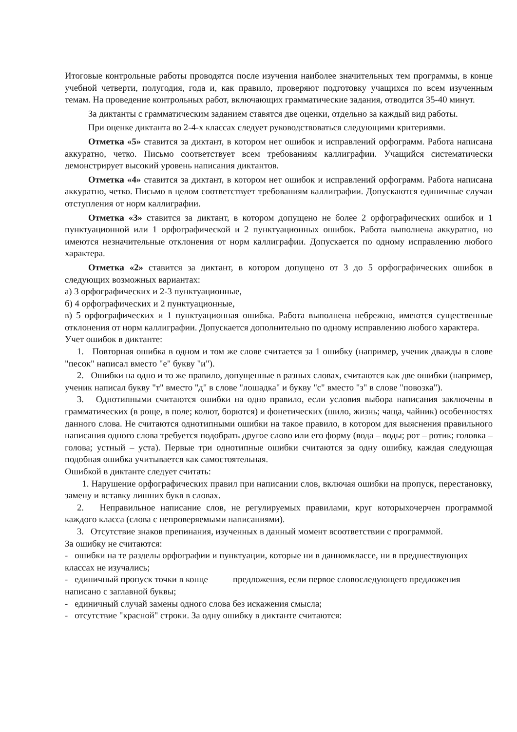Итоговые контрольные работы проводятся после изучения наиболее значительных тем программы, в конце учебной четверти, полугодия, года и, как правило, проверяют подготовку учащихся по всем изученным темам. На проведение контрольных работ, включающих грамматические задания, отводится 35-40 минут.
За диктанты с грамматическим заданием ставятся две оценки, отдельно за каждый вид работы.
При оценке диктанта во 2-4-х классах следует руководствоваться следующими критериями.
Отметка «5» ставится за диктант, в котором нет ошибок и исправлений орфограмм. Работа написана аккуратно, четко. Письмо соответствует всем требованиям каллиграфии. Учащийся систематически демонстрирует высокий уровень написания диктантов.
Отметка «4» ставится за диктант, в котором нет ошибок и исправлений орфограмм. Работа написана аккуратно, четко. Письмо в целом соответствует требованиям каллиграфии. Допускаются единичные случаи отступления от норм каллиграфии.
Отметка «3» ставится за диктант, в котором допущено не более 2 орфографических ошибок и 1 пунктуационной или 1 орфографической и 2 пунктуационных ошибок. Работа выполнена аккуратно, но имеются незначительные отклонения от норм каллиграфии. Допускается по одному исправлению любого характера.
Отметка «2» ставится за диктант, в котором допущено от 3 до 5 орфографических ошибок в следующих возможных вариантах:
а) 3 орфографических и 2-3 пунктуационные,
б) 4 орфографических и 2 пунктуационные,
в) 5 орфографических и 1 пунктуационная ошибка. Работа выполнена небрежно, имеются существенные отклонения от норм каллиграфии. Допускается дополнительно по одному исправлению любого характера.
Учет ошибок в диктанте:
1. Повторная ошибка в одном и том же слове считается за 1 ошибку (например, ученик дважды в слове "песок" написал вместо "е" букву "и").
2. Ошибки на одно и то же правило, допущенные в разных словах, считаются как две ошибки (например, ученик написал букву "т" вместо "д" в слове "лошадка" и букву "с" вместо "з" в слове "повозка").
3. Однотипными считаются ошибки на одно правило, если условия выбора написания заключены в грамматических (в роще, в поле; колют, борются) и фонетических (шило, жизнь; чаща, чайник) особенностях данного слова. Не считаются однотипными ошибки на такое правило, в котором для выяснения правильного написания одного слова требуется подобрать другое слово или его форму (вода – воды; рот – ротик; головка – голова; устный – уста). Первые три однотипные ошибки считаются за одну ошибку, каждая следующая подобная ошибка учитывается как самостоятельная.
Ошибкой в диктанте следует считать:
1. Нарушение орфографических правил при написании слов, включая ошибки на пропуск, перестановку, замену и вставку лишних букв в словах.
2. Неправильное написание слов, не регулируемых правилами, круг которыхочерчен программой каждого класса (слова с непроверяемыми написаниями).
3. Отсутствие знаков препинания, изученных в данный момент всоответствии с программой.
За ошибку не считаются:
- ошибки на те разделы орфографии и пунктуации, которые ни в данномклассе, ни в предшествующих классах не изучались;
- единичный пропуск точки в конце предложения, если первое словоследующего предложения написано с заглавной буквы;
- единичный случай замены одного слова без искажения смысла;
- отсутствие "красной" строки. За одну ошибку в диктанте считаются: